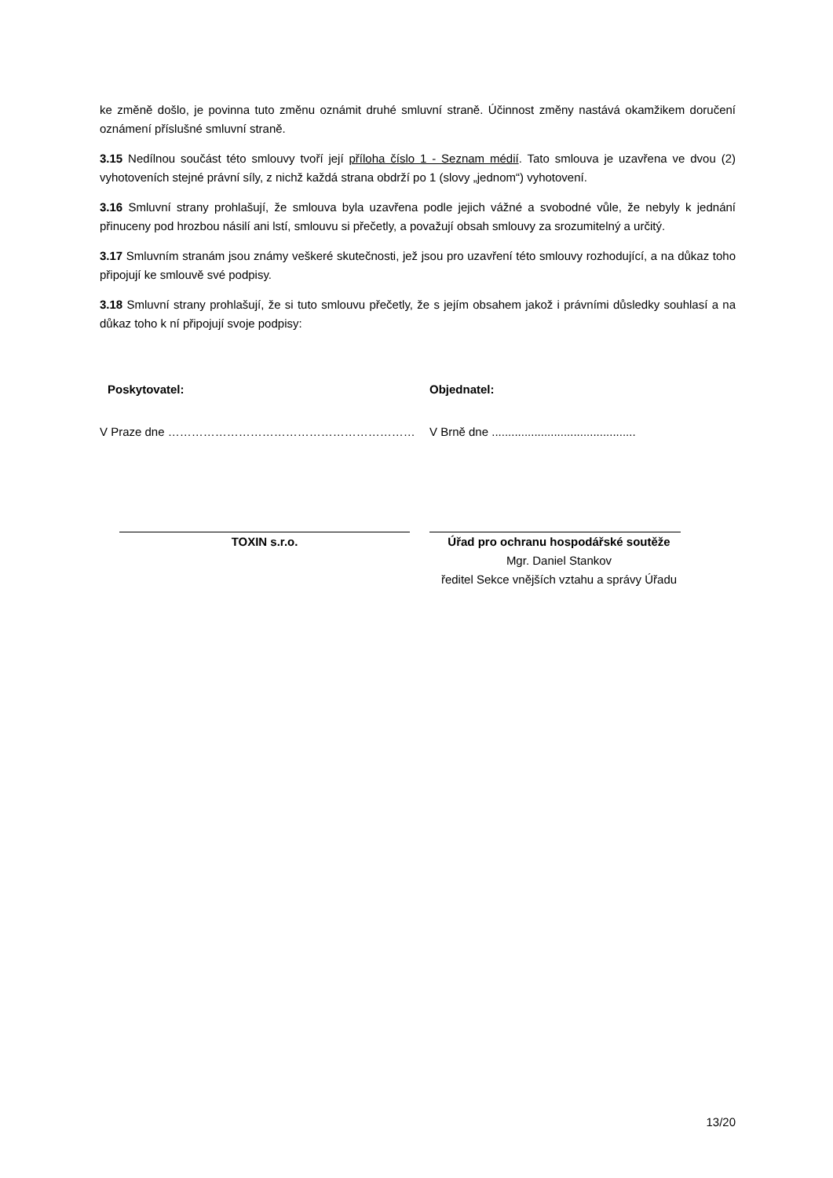ke změně došlo, je povinna tuto změnu oznámit druhé smluvní straně. Účinnost změny nastává okamžikem doručení oznámení příslušné smluvní straně.
3.15 Nedílnou součást této smlouvy tvoří její příloha číslo 1 - Seznam médií. Tato smlouva je uzavřena ve dvou (2) vyhotoveních stejné právní síly, z nichž každá strana obdrží po 1 (slovy „jednom“) vyhotovení.
3.16 Smluvní strany prohlašují, že smlouva byla uzavřena podle jejich vážné a svobodné vůle, že nebyly k jednání přinuceny pod hrozbou násilí ani lstí, smlouvu si přečetly, a považují obsah smlouvy za srozumitelný a určitý.
3.17 Smluvním stranám jsou známy veškeré skutečnosti, jež jsou pro uzavření této smlouvy rozhodující, a na důkaz toho připojují ke smlouvě své podpisy.
3.18 Smluvní strany prohlašují, že si tuto smlouvu přečetly, že s jejím obsahem jakož i právními důsledky souhlasí a na důkaz toho k ní připojují svoje podpisy:
Poskytovatel:
V Praze dne ………………………………………………………
TOXIN s.r.o.
Objednatel:
V Brně dne ............................................
Úřad pro ochranu hospodářské soutěže
Mgr. Daniel Stankov
ředitel Sekce vnějších vztahu a správy Úřadu
13/20